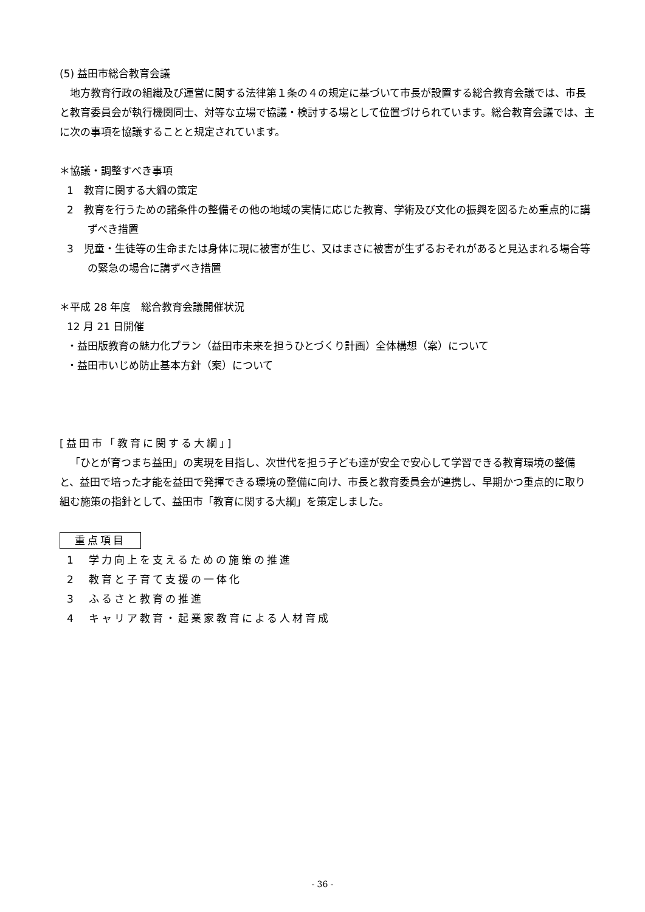(5) 益田市総合教育会議
地方教育行政の組織及び運営に関する法律第１条の４の規定に基づいて市長が設置する総合教育会議では、市長と教育委員会が執行機関同士、対等な立場で協議・検討する場として位置づけられています。総合教育会議では、主に次の事項を協議することと規定されています。
＊協議・調整すべき事項
1　教育に関する大綱の策定
2　教育を行うための諸条件の整備その他の地域の実情に応じた教育、学術及び文化の振興を図るため重点的に講ずべき措置
3　児童・生徒等の生命または身体に現に被害が生じ、又はまさに被害が生ずるおそれがあると見込まれる場合等の緊急の場合に講ずべき措置
＊平成 28 年度　総合教育会議開催状況
12 月 21 日開催
・益田版教育の魅力化プラン（益田市未来を担うひとづくり計画）全体構想（案）について
・益田市いじめ防止基本方針（案）について
[益田市「教育に関する大綱」]
「ひとが育つまち益田」の実現を目指し、次世代を担う子ども達が安全で安心して学習できる教育環境の整備と、益田で培った才能を益田で発揮できる環境の整備に向け、市長と教育委員会が連携し、早期かつ重点的に取り組む施策の指針として、益田市「教育に関する大綱」を策定しました。
重点項目
1　学力向上を支えるための施策の推進
2　教育と子育て支援の一体化
3　ふるさと教育の推進
4　キャリア教育・起業家教育による人材育成
- 36 -